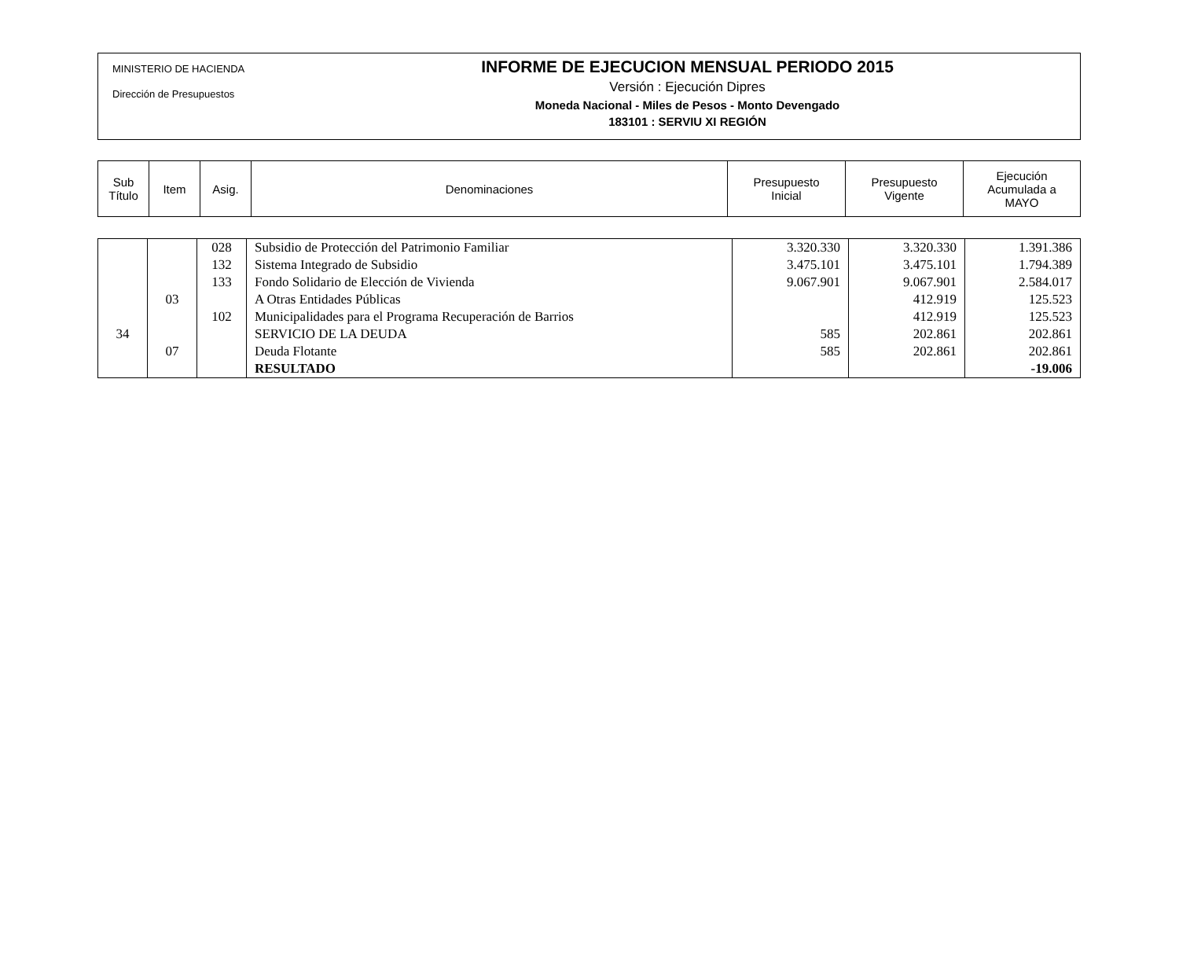MINISTERIO DE HACIENDA
Dirección de Presupuestos
INFORME DE EJECUCION MENSUAL PERIODO 2015
Versión : Ejecución Dipres
Moneda Nacional - Miles de Pesos - Monto Devengado
183101 : SERVIU XI REGIÓN
| Sub Título | Item | Asig. | Denominaciones | Presupuesto Inicial | Presupuesto Vigente | Ejecución Acumulada a MAYO |
| --- | --- | --- | --- | --- | --- | --- |
| | | 028 | Subsidio de Protección del Patrimonio Familiar | 3.320.330 | 3.320.330 | 1.391.386 |
| | | 132 | Sistema Integrado de Subsidio | 3.475.101 | 3.475.101 | 1.794.389 |
| | | 133 | Fondo Solidario de Elección de Vivienda | 9.067.901 | 9.067.901 | 2.584.017 |
| | 03 | | A Otras Entidades Públicas | | 412.919 | 125.523 |
| | | 102 | Municipalidades para el Programa Recuperación de Barrios | | 412.919 | 125.523 |
| 34 | | | SERVICIO DE LA DEUDA | 585 | 202.861 | 202.861 |
| | 07 | | Deuda Flotante | 585 | 202.861 | 202.861 |
| | | | RESULTADO | | | -19.006 |